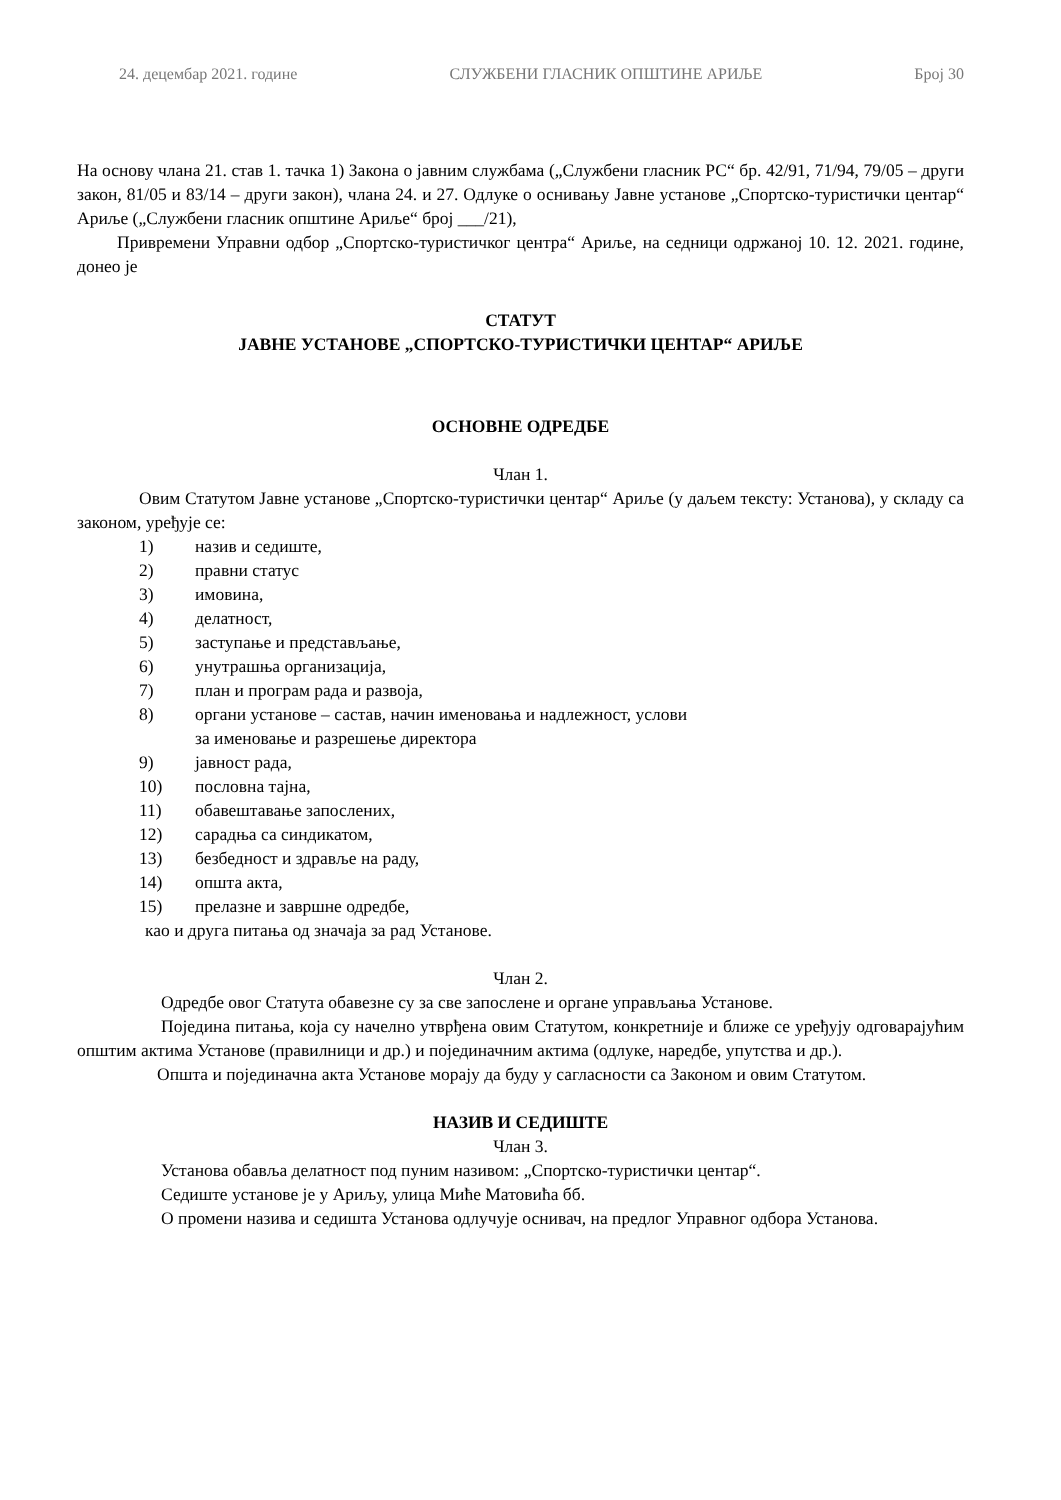24. децембар 2021. године СЛУЖБЕНИ ГЛАСНИК ОПШТИНЕ АРИЉЕ Број 30
На основу члана 21. став 1. тачка 1) Закона о јавним службама („Службени гласник РС“ бр. 42/91, 71/94, 79/05 – други закон, 81/05 и 83/14 – други закон), члана 24. и 27. Одлуке о оснивању Јавне установе „Спортско-туристички центар“ Ариље („Службени гласник општине Ариље“ број ___/21),
Привремени Управни одбор „Спортско-туристичког центра“ Ариље, на седници одржаној 10. 12. 2021. године, донео је
СТАТУТ
ЈАВНЕ УСТАНОВЕ „СПОРТСКО-ТУРИСТИЧКИ ЦЕНТАР“ АРИЉЕ
ОСНОВНЕ ОДРЕДБЕ
Члан 1.
Овим Статутом Јавне установе „Спортско-туристички центар“ Ариље (у даљем тексту: Установа), у складу са законом, уређује се:
1) назив и седиште,
2) правни статус
3) имовина,
4) делатност,
5) заступање и представљање,
6) унутрашња организација,
7) план и програм рада и развоја,
8) органи установе – састав, начин именовања и надлежност, услови
за именовање и разрешење директора
9) јавност рада,
10) пословна тајна,
11) обавештавање запослених,
12) сарадња са синдикатом,
13) безбедност и здравље на раду,
14) општа акта,
15) прелазне и завршне одредбе,
као и друга питања од значаја за рад Установе.
Члан 2.
Одредбе овог Статута обавезне су за све запослене и органе управљања Установе.
Поједина питања, која су начелно утврђена овим Статутом, конкретније и ближе се уређују одговарајућим општим актима Установе (правилници и др.) и појединачним актима (одлуке, наредбе, упутства и др.).
Општа и појединачна акта Установе морају да буду у сагласности са Законом и овим Статутом.
НАЗИВ И СЕДИШТЕ
Члан 3.
Установа обавља делатност под пуним називом: „Спортско-туристички центар“.
Седиште установе је у Ариљу, улица Миће Матовића бб.
О промени назива и седишта Установа одлучује оснивач, на предлог Управног одбора Установа.